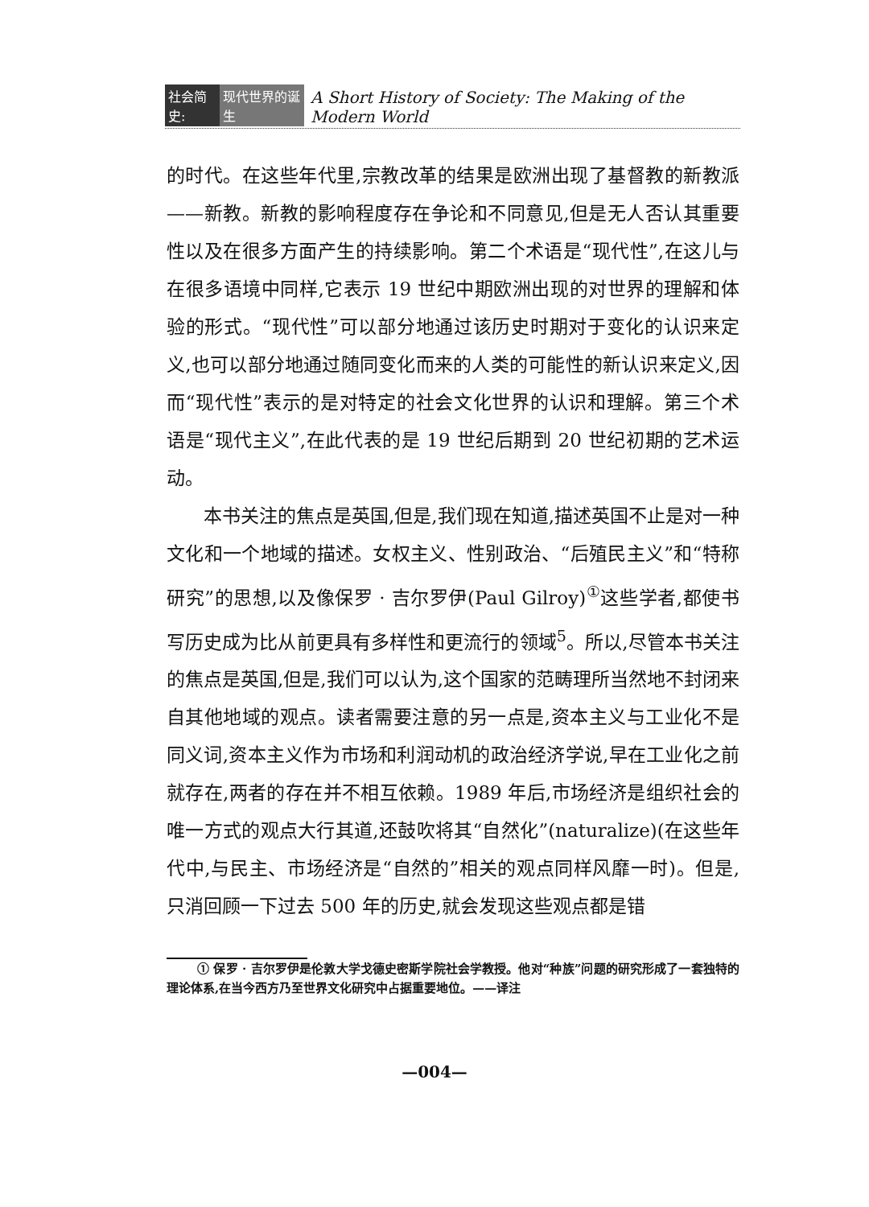社会简史: 现代世界的诞生 A Short History of Society: The Making of the Modern World
的时代。在这些年代里,宗教改革的结果是欧洲出现了基督教的新教派——新教。新教的影响程度存在争论和不同意见,但是无人否认其重要性以及在很多方面产生的持续影响。第二个术语是“现代性”,在这儿与在很多语境中同样,它表示 19 世纪中期欧洲出现的对世界的理解和体验的形式。“现代性”可以部分地通过该历史时期对于变化的认识来定义,也可以部分地通过随同变化而来的人类的可能性的新认识来定义,因而“现代性”表示的是对特定的社会文化世界的认识和理解。第三个术语是“现代主义”,在此代表的是 19 世纪后期到 20 世纪初期的艺术运动。
本书关注的焦点是英国,但是,我们现在知道,描述英国不止是对一种文化和一个地域的描述。女权主义、性别政治、“后殖民主义”和“特称研究”的思想,以及像保罗 · 吉尔罗伊(Paul Gilroy)<sup>①</sup>这些学者,都使书写历史成为比从前更具有多样性和更流行的领域<sup>5</sup>。所以,尽管本书关注的焦点是英国,但是,我们可以认为,这个国家的范畴理所当然地不封闭来自其他地域的观点。读者需要注意的另一点是,资本主义与工业化不是同义词,资本主义作为市场和利润动机的政治经济学说,早在工业化之前就存在,两者的存在并不相互依赖。1989 年后,市场经济是组织社会的唯一方式的观点大行其道,还鼓吹将其“自然化”(naturalize)(在这些年代中,与民主、市场经济是“自然的”相关的观点同样风靡一时)。但是,只消回顾一下过去 500 年的历史,就会发现这些观点都是错
① 保罗 · 吉尔罗伊是伦敦大学戈德史密斯学院社会学教授。他对“种族”问题的研究形成了一套独特的理论体系,在当今西方乃至世界文化研究中占据重要地位。——译注
—004—